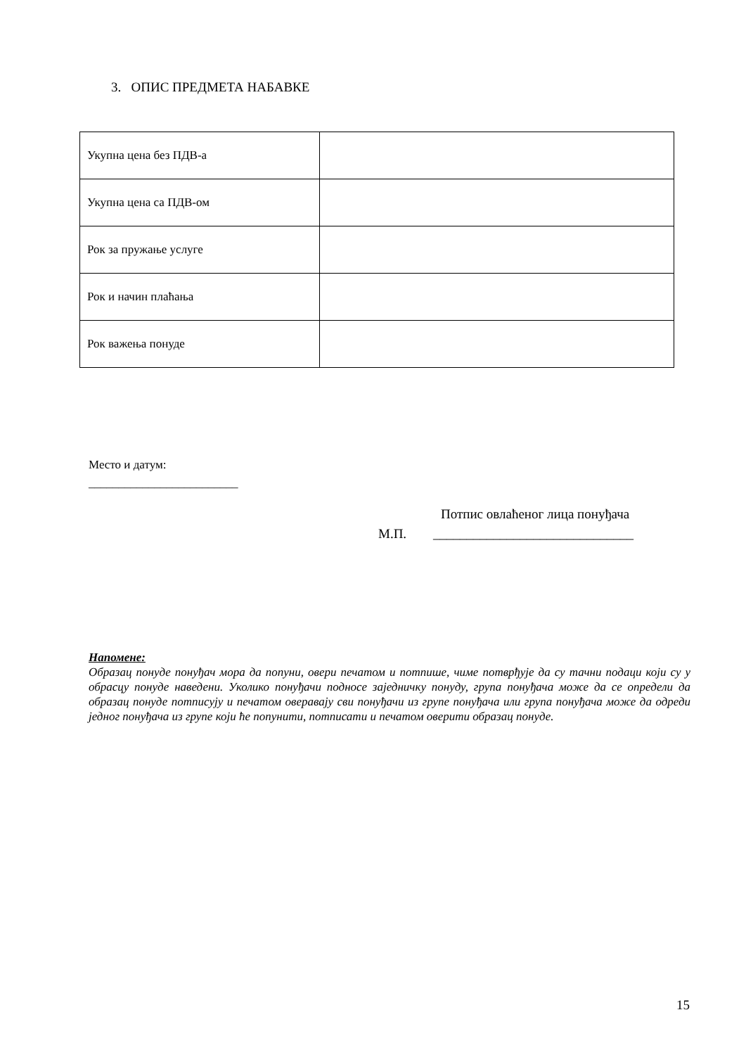3. ОПИС ПРЕДМЕТА НАБАВКЕ
| Укупна цена без ПДВ-а | |
| Укупна цена са ПДВ-ом | |
| Рок за пружање услуге | |
| Рок и начин плаћања | |
| Рок важења понуде | |
Место и датум:
_________________________
Потпис овлаћеног лица понуђача
М.П. ______________________________
Напомене:
Образац понуде понуђач мора да попуни, овери печатом и потпише, чиме потврђује да су тачни подаци који су у обрасцу понуде наведени. Уколико понуђачи подносе заједничку понуду, група понуђача може да се определи да образац понуде потписују и печатом оверавају сви понуђачи из групе понуђача или група понуђача може да одреди једног понуђача из групе који ће попунити, потписати и печатом оверити образац понуде.
15